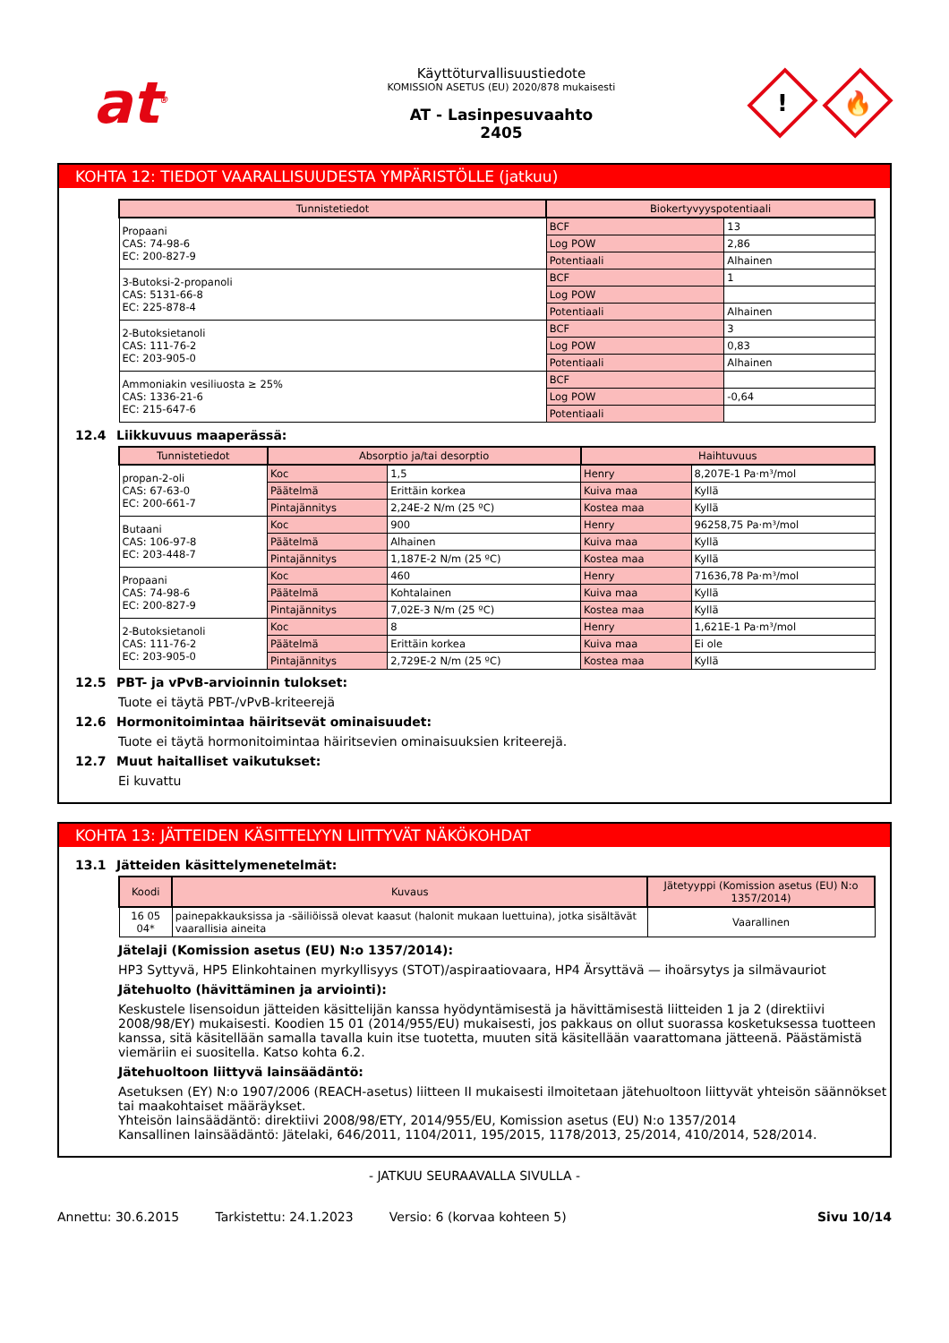at<sup>®</sup>
Käyttöturvallisuustiedote
KOMISSION ASETUS (EU) 2020/878 mukaisesti
AT - Lasinpesuvaahto
2405
!
🔥
KOHTA 12: TIEDOT VAARALLISUUDESTA YMPÄRISTÖLLE (jatkuu)
| Tunnistetiedot | Biokertyvyyspotentiaali | |
| --- | --- | --- |
| Propaani CAS: 74-98-6 EC: 200-827-9 | BCF | 13 |
| | Log POW | 2,86 |
| | Potentiaali | Alhainen |
| 3-Butoksi-2-propanoli CAS: 5131-66-8 EC: 225-878-4 | BCF | 1 |
| | Log POW | |
| | Potentiaali | Alhainen |
| 2-Butoksietanoli CAS: 111-76-2 EC: 203-905-0 | BCF | 3 |
| | Log POW | 0,83 |
| | Potentiaali | Alhainen |
| Ammoniakin vesiliuosta ≥ 25% CAS: 1336-21-6 EC: 215-647-6 | BCF | |
| | Log POW | -0,64 |
| | Potentiaali | |
12.4 Liikkuvuus maaperässä:
| Tunnistetiedot | Absorptio ja/tai desorptio | | Haihtuvuus | |
| --- | --- | --- | --- | --- |
| propan-2-oli CAS: 67-63-0 EC: 200-661-7 | Koc | 1,5 | Henry | 8,207E-1 Pa·m³/mol |
| | Päätelmä | Erittäin korkea | Kuiva maa | Kyllä |
| | Pintajännitys | 2,24E-2 N/m (25 ºC) | Kostea maa | Kyllä |
| Butaani CAS: 106-97-8 EC: 203-448-7 | Koc | 900 | Henry | 96258,75 Pa·m³/mol |
| | Päätelmä | Alhainen | Kuiva maa | Kyllä |
| | Pintajännitys | 1,187E-2 N/m (25 ºC) | Kostea maa | Kyllä |
| Propaani CAS: 74-98-6 EC: 200-827-9 | Koc | 460 | Henry | 71636,78 Pa·m³/mol |
| | Päätelmä | Kohtalainen | Kuiva maa | Kyllä |
| | Pintajännitys | 7,02E-3 N/m (25 ºC) | Kostea maa | Kyllä |
| 2-Butoksietanoli CAS: 111-76-2 EC: 203-905-0 | Koc | 8 | Henry | 1,621E-1 Pa·m³/mol |
| | Päätelmä | Erittäin korkea | Kuiva maa | Ei ole |
| | Pintajännitys | 2,729E-2 N/m (25 ºC) | Kostea maa | Kyllä |
12.5 PBT- ja vPvB-arvioinnin tulokset:
Tuote ei täytä PBT-/vPvB-kriteerejä
12.6 Hormonitoimintaa häiritsevät ominaisuudet:
Tuote ei täytä hormonitoimintaa häiritsevien ominaisuuksien kriteerejä.
12.7 Muut haitalliset vaikutukset:
Ei kuvattu
KOHTA 13: JÄTTEIDEN KÄSITTELYYN LIITTYVÄT NÄKÖKOHDAT
13.1 Jätteiden käsittelymenetelmät:
| Koodi | Kuvaus | Jätetyyppi (Komission asetus (EU) N:o 1357/2014) |
| --- | --- | --- |
| 16 05 04* | painepakkauksissa ja -säiliöissä olevat kaasut (halonit mukaan luettuina), jotka sisältävät vaarallisia aineita | Vaarallinen |
Jätelaji (Komission asetus (EU) N:o 1357/2014):
HP3 Syttyvä, HP5 Elinkohtainen myrkyllisyys (STOT)/aspiraatiovaara, HP4 Ärsyttävä — ihoärsytys ja silmävauriot
Jätehuolto (hävittäminen ja arviointi):
Keskustele lisensoidun jätteiden käsittelijän kanssa hyödyntämisestä ja hävittämisestä liitteiden 1 ja 2 (direktiivi 2008/98/EY) mukaisesti. Koodien 15 01 (2014/955/EU) mukaisesti, jos pakkaus on ollut suorassa kosketuksessa tuotteen kanssa, sitä käsitellään samalla tavalla kuin itse tuotetta, muuten sitä käsitellään vaarattomana jätteenä. Päästämistä viemäriin ei suositella. Katso kohta 6.2.
Jätehuoltoon liittyvä lainsäädäntö:
Asetuksen (EY) N:o 1907/2006 (REACH-asetus) liitteen II mukaisesti ilmoitetaan jätehuoltoon liittyvät yhteisön säännökset tai maakohtaiset määräykset.
Yhteisön lainsäädäntö: direktiivi 2008/98/ETY, 2014/955/EU, Komission asetus (EU) N:o 1357/2014
Kansallinen lainsäädäntö: Jätelaki, 646/2011, 1104/2011, 195/2015, 1178/2013, 25/2014, 410/2014, 528/2014.
- JATKUU SEURAAVALLA SIVULLA -
Annettu: 30.6.2015 Tarkistettu: 24.1.2023 Versio: 6 (korvaa kohteen 5) Sivu 10/14